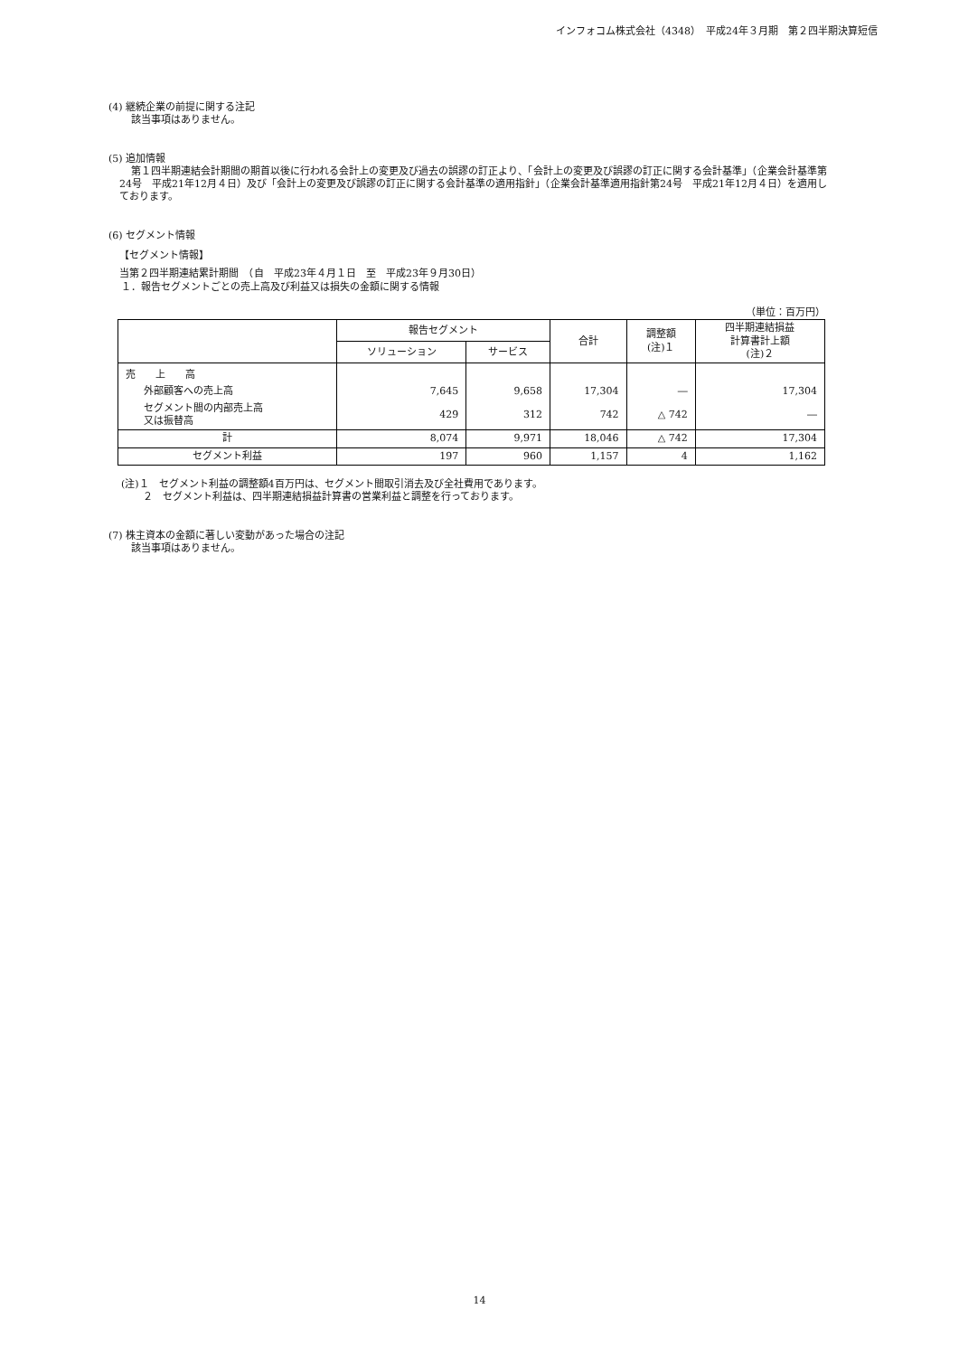インフォコム株式会社（4348）　平成24年３月期　第２四半期決算短信
(4) 継続企業の前提に関する注記
該当事項はありません。
(5) 追加情報
第１四半期連結会計期間の期首以後に行われる会計上の変更及び過去の誤謬の訂正より、「会計上の変更及び誤謬の訂正に関する会計基準」（企業会計基準第24号　平成21年12月４日）及び「会計上の変更及び誤謬の訂正に関する会計基準の適用指針」（企業会計基準適用指針第24号　平成21年12月４日）を適用しております。
(6) セグメント情報
【セグメント情報】
当第２四半期連結累計期間　（自　平成23年４月１日　至　平成23年９月30日）
１．報告セグメントごとの売上高及び利益又は損失の金額に関する情報
（単位：百万円）
| | 報告セグメント | | 合計 | 調整額 (注)１ | 四半期連結損益 計算書計上額 (注)２ |
| --- | --- | --- | --- | --- | --- |
| | ソリューション | サービス | | | |
| 売 上 高 | | | | | |
| 外部顧客への売上高 | 7,645 | 9,658 | 17,304 | ― | 17,304 |
| セグメント間の内部売上高 又は振替高 | 429 | 312 | 742 | △ 742 | ― |
| 計 | 8,074 | 9,971 | 18,046 | △ 742 | 17,304 |
| セグメント利益 | 197 | 960 | 1,157 | 4 | 1,162 |
(注)１　セグメント利益の調整額4百万円は、セグメント間取引消去及び全社費用であります。
２　セグメント利益は、四半期連結損益計算書の営業利益と調整を行っております。
(7) 株主資本の金額に著しい変動があった場合の注記
該当事項はありません。
14